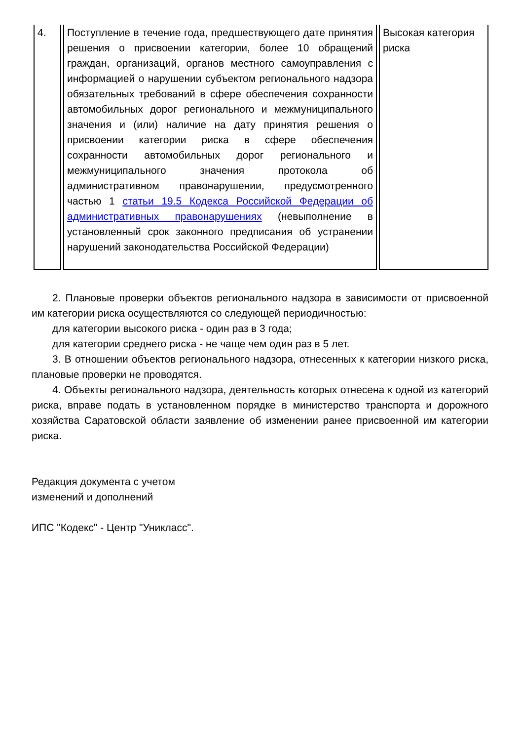| 4. | Поступление в течение года, предшествующего дате принятия решения о присвоении категории, более 10 обращений граждан, организаций, органов местного самоуправления с информацией о нарушении субъектом регионального надзора обязательных требований в сфере обеспечения сохранности автомобильных дорог регионального и межмуниципального значения и (или) наличие на дату принятия решения о присвоении категории риска в сфере обеспечения сохранности автомобильных дорог регионального и межмуниципального значения протокола об административном правонарушении, предусмотренного частью 1 статьи 19.5 Кодекса Российской Федерации об административных правонарушениях (невыполнение в установленный срок законного предписания об устранении нарушений законодательства Российской Федерации) | Высокая категория риска |
2. Плановые проверки объектов регионального надзора в зависимости от присвоенной им категории риска осуществляются со следующей периодичностью:
для категории высокого риска - один раз в 3 года;
для категории среднего риска - не чаще чем один раз в 5 лет.
3. В отношении объектов регионального надзора, отнесенных к категории низкого риска, плановые проверки не проводятся.
4. Объекты регионального надзора, деятельность которых отнесена к одной из категорий риска, вправе подать в установленном порядке в министерство транспорта и дорожного хозяйства Саратовской области заявление об изменении ранее присвоенной им категории риска.
Редакция документа с учетом
изменений и дополнений
ИПС "Кодекс" - Центр "Уникласс".